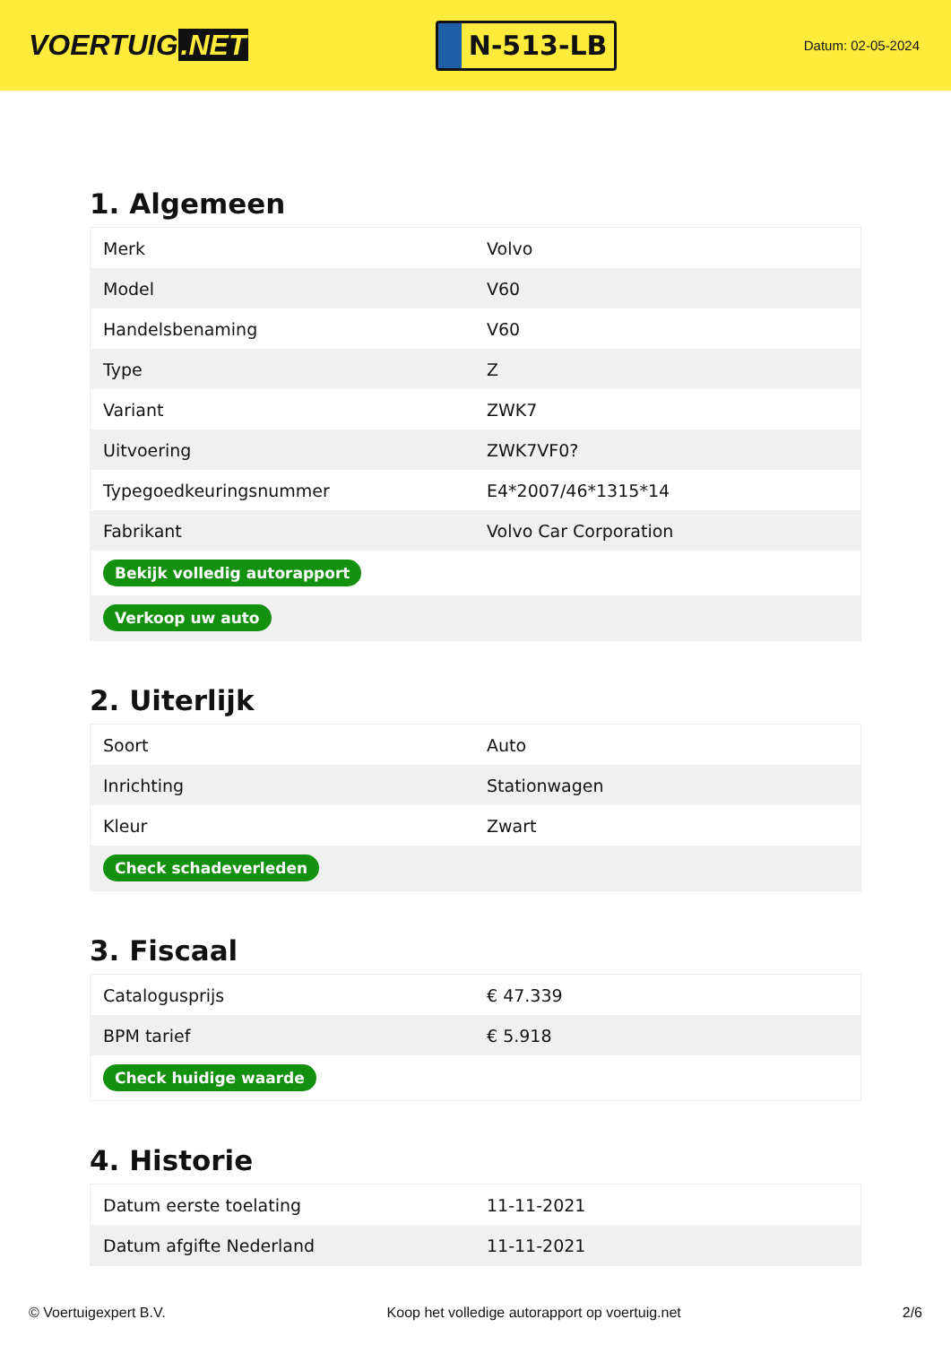VOERTUIG.NET
N-513-LB
Datum: 02-05-2024
1. Algemeen
| Merk | Volvo |
| Model | V60 |
| Handelsbenaming | V60 |
| Type | Z |
| Variant | ZWK7 |
| Uitvoering | ZWK7VF0? |
| Typegoedkeuringsnummer | E4*2007/46*1315*14 |
| Fabrikant | Volvo Car Corporation |
| Bekijk volledig autorapport | |
| Verkoop uw auto | |
2. Uiterlijk
| Soort | Auto |
| Inrichting | Stationwagen |
| Kleur | Zwart |
| Check schadeverleden | |
3. Fiscaal
| Catalogusprijs | € 47.339 |
| BPM tarief | € 5.918 |
| Check huidige waarde | |
4. Historie
| Datum eerste toelating | 11-11-2021 |
| Datum afgifte Nederland | 11-11-2021 |
© Voertuigexpert B.V. Koop het volledige autorapport op voertuig.net 2/6